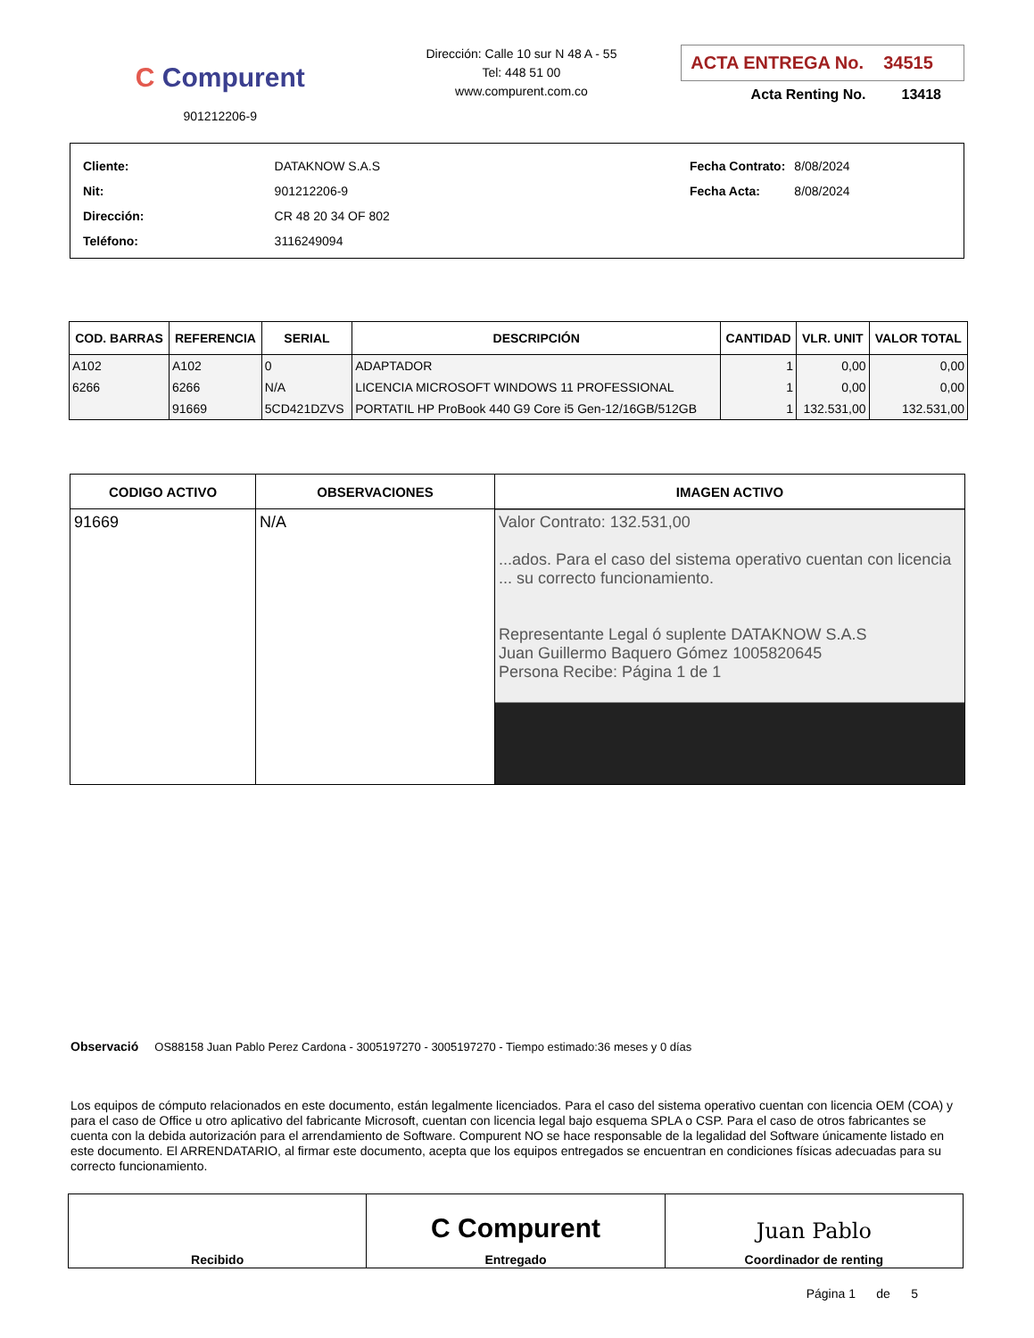C Compurent
901212206-9
Dirección: Calle 10 sur N 48 A - 55
Tel: 448 51 00
www.compurent.com.co
ACTA ENTREGA No. 34515
Acta Renting No. 13418
| Cliente: | DATAKNOW S.A.S |
| Nit: | 901212206-9 |
| Dirección: | CR 48 20 34 OF 802 |
| Teléfono: | 3116249094 |
| Fecha Contrato: | 8/08/2024 |
| Fecha Acta: | 8/08/2024 |
| COD. BARRAS | REFERENCIA | SERIAL | DESCRIPCIÓN | CANTIDAD | VLR. UNIT | VALOR TOTAL |
| --- | --- | --- | --- | --- | --- | --- |
| A102 | A102 | 0 | ADAPTADOR | 1 | 0,00 | 0,00 |
| 6266 | 6266 | N/A | LICENCIA MICROSOFT WINDOWS 11 PROFESSIONAL | 1 | 0,00 | 0,00 |
| | 91669 | 5CD421DZVS | PORTATIL HP ProBook 440 G9 Core i5 Gen-12/16GB/512GB | 1 | 132.531,00 | 132.531,00 |
| CODIGO ACTIVO | OBSERVACIONES | IMAGEN ACTIVO |
| --- | --- | --- |
| 91669 | N/A | Valor Contrato: 132.531,00 ...ados. Para el caso del sistema operativo cuentan con licencia ... su correcto funcionamiento. Representante Legal ó suplente DATAKNOW S.A.S Juan Guillermo Baquero Gómez 1005820645 Persona Recibe: Página 1 de 1 |
Observació OS88158 Juan Pablo Perez Cardona - 3005197270 - 3005197270 - Tiempo estimado:36 meses y 0 días
Los equipos de cómputo relacionados en este documento, están legalmente licenciados. Para el caso del sistema operativo cuentan con licencia OEM (COA) y para el caso de Office u otro aplicativo del fabricante Microsoft, cuentan con licencia legal bajo esquema SPLA o CSP. Para el caso de otros fabricantes se cuenta con la debida autorización para el arrendamiento de Software. Compurent NO se hace responsable de la legalidad del Software únicamente listado en este documento. El ARRENDATARIO, al firmar este documento, acepta que los equipos entregados se encuentran en condiciones físicas adecuadas para su correcto funcionamiento.
| Recibido | C Compurent Entregado | Juan Pablo Coordinador de renting |
Página 1 de 5